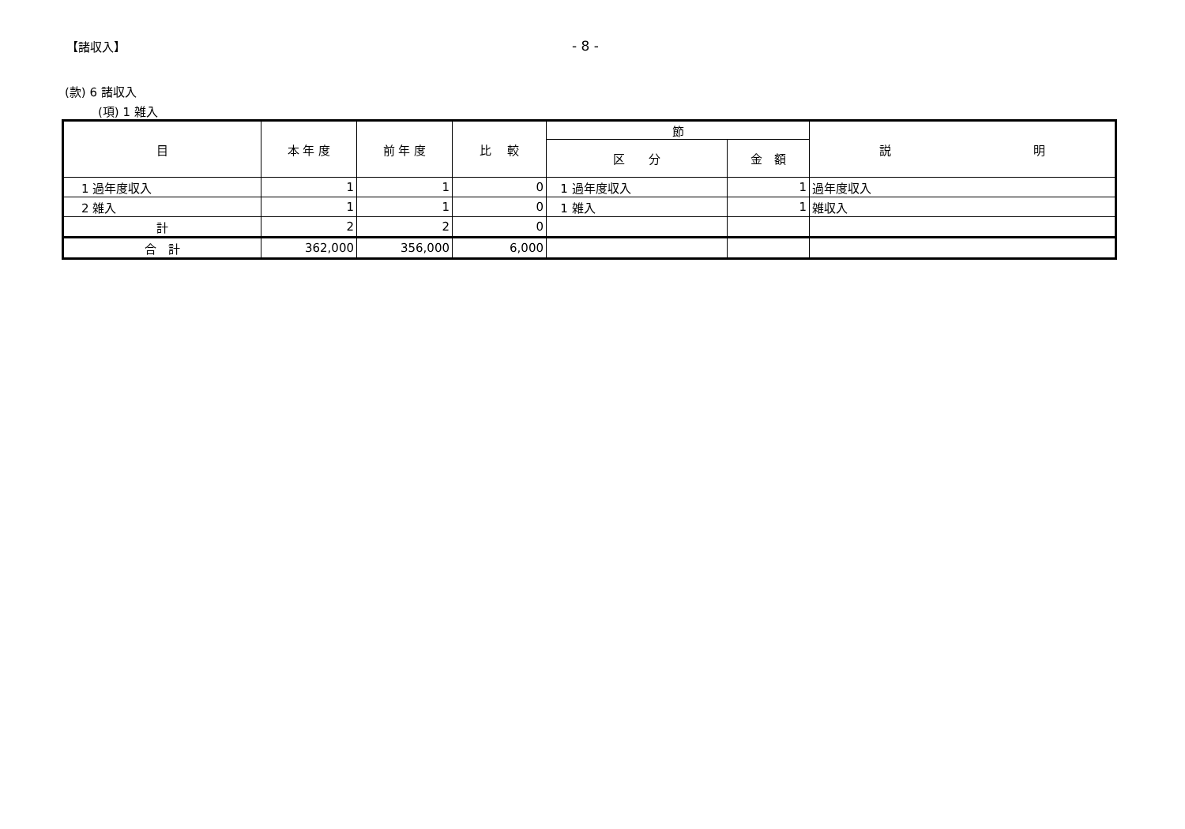【諸収入】 - 8 -
(款) 6 諸収入
(項) 1 雑入
| 目 | 本 年 度 | 前 年 度 | 比 較 | 節 | | 説 明 |
| --- | --- | --- | --- | --- | --- | --- |
| | | | | 区 分 | 金 額 | |
| 1 過年度収入 | 1 | 1 | 0 | 1 過年度収入 | 1 | 過年度収入 |
| 2 雑入 | 1 | 1 | 0 | 1 雑入 | 1 | 雑収入 |
| 計 | 2 | 2 | 0 | | | |
| 合 計 | 362,000 | 356,000 | 6,000 | | | |